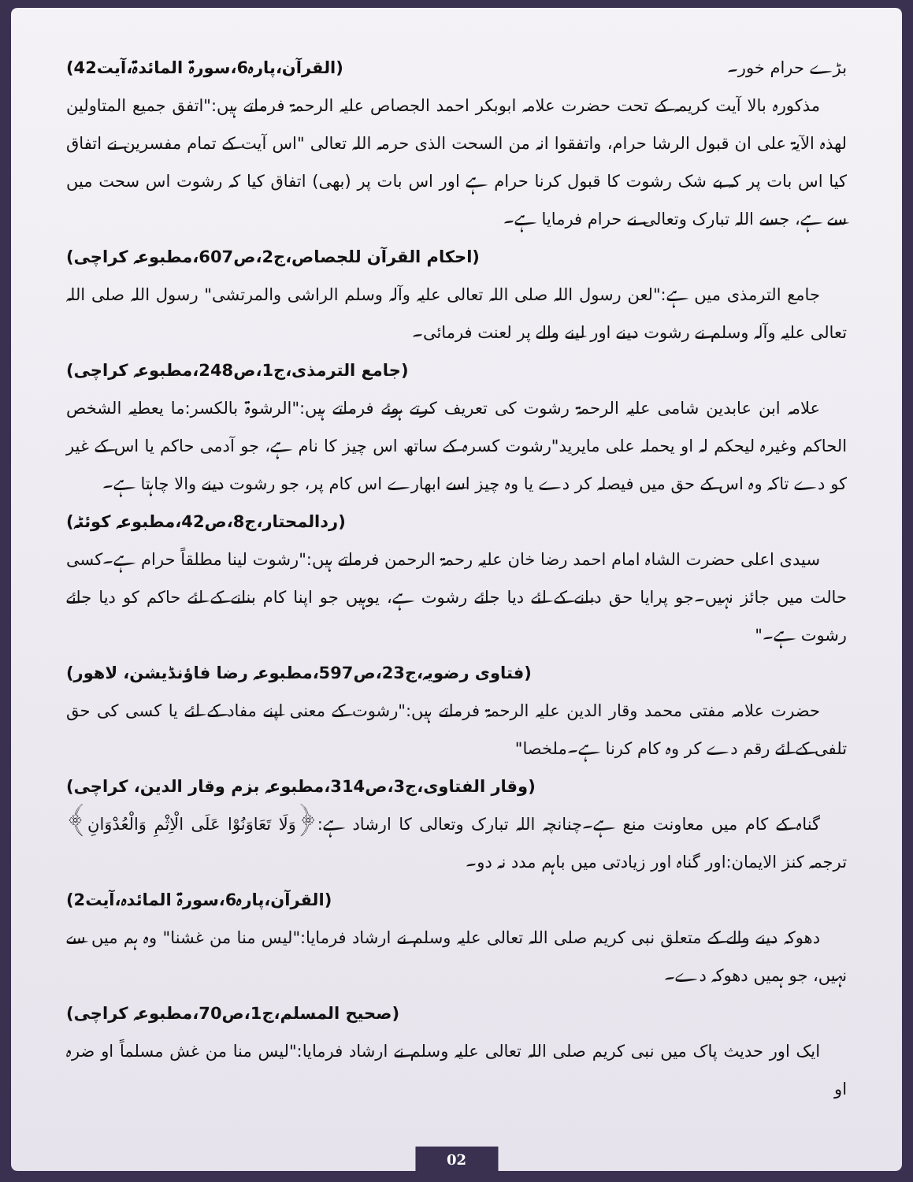بڑے حرام خور۔ (القرآن،پارہ6،سورۃ المائدۃ،آیت42)
مذکورہ بالا آیت کریمہ کے تحت حضرت علامہ ابوبکر احمد الجصاص علیہ الرحمۃ فرماتے ہیں:"اتفق جمیع المتاولین لھذہ الآیۃ علی ان قبول الرشا حرام، واتفقوا انہ من السحت الذی حرمہ اللہ تعالی "اس آیت کے تمام مفسرین نے اتفاق کیا اس بات پر کہ بے شک رشوت کا قبول کرنا حرام ہے اور اس بات پر (بھی) اتفاق کیا کہ رشوت اس سحت میں سے ہے، جسے اللہ تبارک وتعالی نے حرام فرمایا ہے۔
(احکام القرآن للجصاص،ج2،ص607،مطبوعہ کراچی)
جامع الترمذی میں ہے:"لعن رسول اللہ صلی اللہ تعالی علیہ وآلہ وسلم الراشی والمرتشی" رسول اللہ صلی اللہ تعالی علیہ وآلہ وسلم نے رشوت دینے اور لینے والے پر لعنت فرمائی۔
(جامع الترمذی،ج1،ص248،مطبوعہ کراچی)
علامہ ابن عابدین شامی علیہ الرحمۃ رشوت کی تعریف کرتے ہوئے فرماتے ہیں:"الرشوۃ بالکسر:ما یعطیہ الشخص الحاکم وغیرہ لیحکم لہ او یحملہ علی مایرید"رشوت کسرہ کے ساتھ اس چیز کا نام ہے، جو آدمی حاکم یا اس کے غیر کو دے تاکہ وہ اس کے حق میں فیصلہ کر دے یا وہ چیز اسے ابھارے اس کام پر، جو رشوت دینے والا چاہتا ہے۔
(ردالمحتار،ج8،ص42،مطبوعہ کوئٹہ)
سیدی اعلی حضرت الشاہ امام احمد رضا خان علیہ رحمۃ الرحمن فرماتے ہیں:"رشوت لینا مطلقاً حرام ہے۔کسی حالت میں جائز نہیں۔جو پرایا حق دبانے کے لئے دیا جائے رشوت ہے، یوہیں جو اپنا کام بنانے کے لئے حاکم کو دیا جائے رشوت ہے۔"
(فتاوی رضویہ،ج23،ص597،مطبوعہ رضا فاؤنڈیشن، لاھور)
حضرت علامہ مفتی محمد وقار الدین علیہ الرحمۃ فرماتے ہیں:"رشوت کے معنی اپنے مفاد کے لئے یا کسی کی حق تلفی کے لئے رقم دے کر وہ کام کرنا ہے۔ملخصا"
(وقار الفتاوی،ج3،ص314،مطبوعہ بزم وقار الدین، کراچی)
گناہ کے کام میں معاونت منع ہے۔چنانچہ اللہ تبارک وتعالی کا ارشاد ہے:﴿وَلَا تَعَاوَنُوْا عَلَی الْاِثْمِ وَالْعُدْوَانِ﴾ترجمہ کنز الایمان:اور گناہ اور زیادتی میں باہم مدد نہ دو۔
(القرآن،پارہ6،سورۃ المائدہ،آیت2)
دھوکہ دینے والے کے متعلق نبی کریم صلی اللہ تعالی علیہ وسلم نے ارشاد فرمایا:"لیس منا من غشنا" وہ ہم میں سے نہیں، جو ہمیں دھوکہ دے۔
(صحیح المسلم،ج1،ص70،مطبوعہ کراچی)
ایک اور حدیث پاک میں نبی کریم صلی اللہ تعالی علیہ وسلم نے ارشاد فرمایا:"لیس منا من غش مسلماً او ضرہ او
02